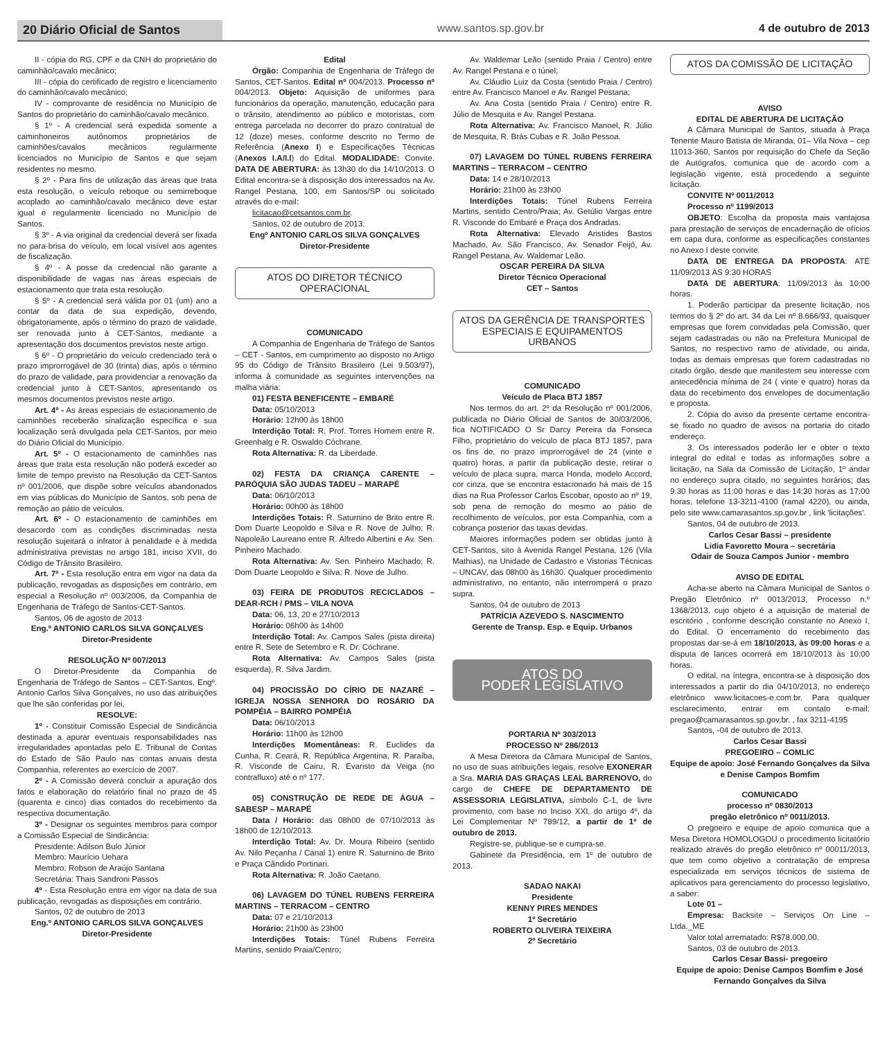20 Diário Oficial de Santos
www.santos.sp.gov.br
4 de outubro de 2013
II - cópia do RG, CPF e da CNH do proprietário do caminhão/cavalo mecânico;
III - cópia do certificado de registro e licenciamento do caminhão/cavalo mecânico;
IV - comprovante de residência no Município de Santos do proprietário do caminhão/cavalo mecânico.
§ 1º - A credencial será expedida somente a caminhoneiros autônomos proprietários de caminhões/cavalos mecânicos regularmente licenciados no Município de Santos e que sejam residentes no mesmo.
§ 2º - Para fins de utilização das áreas que trata esta resolução, o veículo reboque ou semirreboque acoplado ao caminhão/cavalo mecânico deve estar igual e regularmente licenciado no Município de Santos.
§ 3º - A via original da credencial deverá ser fixada no para-brisa do veículo, em local visível aos agentes de fiscalização.
§ 4º - A posse da credencial não garante a disponibilidade de vagas nas áreas especiais de estacionamento que trata esta resolução.
§ 5º - A credencial será válida por 01 (um) ano a contar da data de sua expedição, devendo, obrigatoriamente, após o término do prazo de validade, ser renovada junto à CET-Santos, mediante a apresentação dos documentos previstos neste artigo.
§ 6º - O proprietário do veículo credenciado terá o prazo improrrogável de 30 (trinta) dias, após o término do prazo de validade, para providenciar a renovação da credencial junto à CET-Santos, apresentando os mesmos documentos previstos neste artigo.
Art. 4º - As áreas especiais de estacionamento de caminhões receberão sinalização específica e sua localização será divulgada pela CET-Santos, por meio do Diário Oficial do Município.
Art. 5º - O estacionamento de caminhões nas áreas que trata esta resolução não poderá exceder ao limite de tempo previsto na Resolução da CET-Santos nº 001/2006, que dispõe sobre veículos abandonados em vias públicas do Município de Santos, sob pena de remoção ao pátio de veículos.
Art. 6º - O estacionamento de caminhões em desacordo com as condições discriminadas nesta resolução sujeitará o infrator à penalidade e à medida administrativa previstas no artigo 181, inciso XVII, do Código de Trânsito Brasileiro.
Art. 7º - Esta resolução entra em vigor na data da publicação, revogadas as disposições em contrário, em especial a Resolução nº 003/2006, da Companhia de Engenharia de Tráfego de Santos-CET-Santos.
Santos, 06 de agosto de 2013
Eng.º ANTONIO CARLOS SILVA GONÇALVES
Diretor-Presidente
RESOLUÇÃO Nº 007/2013
O Diretor-Presidente da Companhia de Engenharia de Tráfego de Santos – CET-Santos, Engº. Antonio Carlos Silva Gonçalves, no uso das atribuições que lhe são conferidas por lei,
RESOLVE:
1º - Constituir Comissão Especial de Sindicância destinada a apurar eventuais responsabilidades nas irregularidades apontadas pelo E. Tribunal de Contas do Estado de São Paulo nas contas anuais desta Companhia, referentes ao exercício de 2007.
2º - A Comissão deverá concluir a apuração dos fatos e elaboração do relatório final no prazo de 45 (quarenta e cinco) dias contados do recebimento da respectiva documentação.
3º - Designar os seguintes membros para compor a Comissão Especial de Sindicância:
Presidente: Adilson Bulo Júnior
Membro: Maurício Uehara
Membro: Robson de Araújo Santana
Secretária: Thais Sandroni Passos
4º - Esta Resolução entra em vigor na data de sua publicação, revogadas as disposições em contrário.
Santos, 02 de outubro de 2013
Eng.º ANTONIO CARLOS SILVA GONÇALVES
Diretor-Presidente
Edital
Órgão: Companhia de Engenharia de Tráfego de Santos, CET-Santos. Edital nº 004/2013. Processo nº 004/2013. Objeto: Aquisição de uniformes para funcionários da operação, manutenção, educação para o trânsito, atendimento ao público e motoristas, com entrega parcelada no decorrer do prazo contratual de 12 (doze) meses, conforme descrito no Termo de Referência (Anexo I) e Especificações Técnicas (Anexos I.A/I.I) do Edital. MODALIDADE: Convite. DATA DE ABERTURA: às 13h30 do dia 14/10/2013. O Edital encontra-se à disposição dos interessados na Av. Rangel Pestana, 100, em Santos/SP ou solicitado através do e-mail:
licitacao@cetsantos.com.br.
Santos, 02 de outubro de 2013.
Engº ANTONIO CARLOS SILVA GONÇALVES
Diretor-Presidente
ATOS DO DIRETOR TÉCNICO OPERACIONAL
COMUNICADO
A Companhia de Engenharia de Tráfego de Santos – CET - Santos, em cumprimento ao disposto no Artigo 95 do Código de Trânsito Brasileiro (Lei 9.503/97), informa à comunidade as seguintes intervenções na malha viária:
01) FESTA BENEFICENTE – EMBARÉ
Data: 05/10/2013
Horário: 12h00 às 18h00
Interdição Total: R. Prof. Torres Homem entre R. Greenhalg e R. Oswaldo Cóchrane.
Rota Alternativa: R. da Liberdade.
02) FESTA DA CRIANÇA CARENTE – PARÓQUIA SÃO JUDAS TADEU – MARAPÉ
Data: 06/10/2013
Horário: 00h00 às 18h00
Interdições Totais: R. Saturnino de Brito entre R. Dom Duarte Leopoldo e Silva e R. Nove de Julho; R. Napoleão Laureano entre R. Alfredo Albertini e Av. Sen. Pinheiro Machado.
Rota Alternativa: Av. Sen. Pinheiro Machado; R. Dom Duarte Leopoldo e Silva; R. Nove de Julho.
03) FEIRA DE PRODUTOS RECICLADOS – DEAR-RCH / PMS – VILA NOVA
Data: 06, 13, 20 e 27/10/2013
Horário: 06h00 às 14h00
Interdição Total: Av. Campos Sales (pista direita) entre R. Sete de Setembro e R. Dr. Cóchrane.
Rota Alternativa: Av. Campos Sales (pista esquerda), R. Silva Jardim.
04) PROCISSÃO DO CÍRIO DE NAZARÉ – IGREJA NOSSA SENHORA DO ROSÁRIO DA POMPÉIA – BAIRRO POMPÉIA
Data: 06/10/2013
Horário: 11h00 às 12h00
Interdições Momentâneas: R. Euclides da Cunha, R. Ceará, R. República Argentina, R. Paraíba, R. Visconde de Cairu, R. Evaristo da Veiga (no contrafluxo) até o nº 177.
05) CONSTRUÇÃO DE REDE DE ÁGUA – SABESP – MARAPÉ
Data / Horário: das 08h00 de 07/10/2013 às 18h00 de 12/10/2013.
Interdição Total: Av. Dr. Moura Ribeiro (sentido Av. Nilo Peçanha / Canal 1) entre R. Saturnino de Brito e Praça Cândido Portinari.
Rota Alternativa: R. João Caetano.
06) LAVAGEM DO TÚNEL RUBENS FERREIRA MARTINS – TERRACOM – CENTRO
Data: 07 e 21/10/2013
Horário: 21h00 às 23h00
Interdições Totais: Túnel Rubens Ferreira Martins, sentido Praia/Centro;
Av. Waldemar Leão (sentido Praia / Centro) entre Av. Rangel Pestana e o túnel;
Av. Cláudio Luiz da Costa (sentido Praia / Centro) entre Av. Francisco Manoel e Av. Rangel Pestana;
Av. Ana Costa (sentido Praia / Centro) entre R. Júlio de Mesquita e Av. Rangel Pestana.
Rota Alternativa: Av. Francisco Manoel, R. Júlio de Mesquita, R. Brás Cubas e R. João Pessoa.
07) LAVAGEM DO TÚNEL RUBENS FERREIRA MARTINS – TERRACOM – CENTRO
Data: 14 e 28/10/2013
Horário: 21h00 às 23h00
Interdições Totais: Túnel Rubens Ferreira Martins, sentido Centro/Praia; Av. Getúlio Vargas entre R. Visconde do Embaré e Praça dos Andradas.
Rota Alternativa: Elevado Aristides Bastos Machado, Av. São Francisco, Av. Senador Feijó, Av. Rangel Pestana, Av. Waldemar Leão.
OSCAR PEREIRA DA SILVA
Diretor Técnico Operacional
CET – Santos
ATOS DA GERÊNCIA DE TRANSPORTES ESPECIAIS E EQUIPAMENTOS URBANOS
COMUNICADO
Veículo de Placa BTJ 1857
Nos termos do art. 2º da Resolução nº 001/2006, publicada no Diário Oficial de Santos de 30/03/2006, fica NOTIFICADO O Sr Darcy Pereira da Fonseca Filho, proprietário do veículo de placa BTJ 1857, para os fins de, no prazo improrrogável de 24 (vinte e quatro) horas, a partir da publicação deste, retirar o veículo de placa supra, marca Honda, modelo Accord, cor cinza, que se encontra estacionado há mais de 15 dias na Rua Professor Carlos Escobar, oposto ao nº 19, sob pena de remoção do mesmo ao pátio de recolhimento de veículos, por esta Companhia, com a cobrança posterior das taxas devidas.
Maiores informações podem ser obtidas junto à CET-Santos, sito à Avenida Rangel Pestana, 126 (Vila Mathias), na Unidade de Cadastro e Vistorias Técnicas – UNCAV, das 08h00 às 16h30. Qualquer procedimento administrativo, no entanto, não interromperá o prazo supra.
Santos, 04 de outubro de 2013
PATRÍCIA AZEVEDO S. NASCIMENTO
Gerente de Transp. Esp. e Equip. Urbanos
ATOS DO
PODER LEGISLATIVO
PORTARIA Nº 303/2013
PROCESSO Nº 286/2013
A Mesa Diretora da Câmara Municipal de Santos, no uso de suas atribuições legais, resolve EXONERAR a Sra. MARIA DAS GRAÇAS LEAL BARRENOVO, do cargo de CHEFE DE DEPARTAMENTO DE ASSESSORIA LEGISLATIVA, símbolo C-1, de livre provimento, com base no Inciso XXI, do artigo 4º, da Lei Complementar Nº 789/12, a partir de 1º de outubro de 2013.
Registre-se, publique-se e cumpra-se.
Gabinete da Presidência, em 1º de outubro de 2013.
SADAO NAKAI
Presidente
KENNY PIRES MENDES
1º Secretário
ROBERTO OLIVEIRA TEIXEIRA
2º Secretário
ATOS DA COMISSÃO DE LICITAÇÃO
AVISO
EDITAL DE ABERTURA DE LICITAÇÃO
A Câmara Municipal de Santos, situada à Praça Tenente Mauro Batista de Miranda, 01– Vila Nova – cep 11013-360, Santos por requisição do Chefe da Seção de Autógrafos, comunica que de acordo com a legislação vigente, está procedendo a seguinte licitação.
CONVITE Nº 0011/2013
Processo nº 1199/2013
OBJETO: Escolha da proposta mais vantajosa para prestação de serviços de encadernação de ofícios em capa dura, conforme as especificações constantes no Anexo I deste convite.
DATA DE ENTREGA DA PROPOSTA: ATÉ 11/09/2013 ÀS 9:30 HORAS
DATA DE ABERTURA: 11/09/2013 às 10:00 horas.
1. Poderão participar da presente licitação, nos termos do § 2º do art. 34 da Lei nº 8.666/93, quaisquer empresas que forem convidadas pela Comissão, quer sejam cadastradas ou não na Prefeitura Municipal de Santos, no respectivo ramo de atividade, ou ainda, todas as demais empresas que forem cadastradas no citado órgão, desde que manifestem seu interesse com antecedência mínima de 24 ( vinte e quatro) horas da data do recebimento dos envelopes de documentação e proposta.
2. Cópia do aviso da presente certame encontra-se fixado no quadro de avisos na portaria do citado endereço.
3. Os interessados poderão ler e obter o texto integral do edital e todas as informações sobre a licitação, na Sala da Comissão de Licitação, 1º andar no endereço supra citado, no seguintes horários; das 9:30 horas as 11:00 horas e das 14:30 horas as 17:00 horas, telefone 13-3211-4100 (ramal 4220), ou ainda, pelo site www.camarasantos.sp.gov.br , link 'licitações'.
Santos, 04 de outubro de 2013.
Carlos Cesar Bassi – presidente
Lidia Favoretto Moura – secretária
Odair de Souza Campos Junior - membro
AVISO DE EDITAL
Acha-se aberto na Câmara Municipal de Santos o Pregão Eletrônico nº 0013/2013, Processo n.º 1368/2013, cujo objeto é a aquisição de material de escritório , conforme descrição constante no Anexo I, do Edital. O encerramento do recebimento das propostas dar-se-á em 18/10/2013, às 09:00 horas e a disputa de lances ocorrerá em 18/10/2013 às 10:00 horas.
O edital, na íntegra, encontra-se à disposição dos interessados a partir do dia 04/10/2013, no endereço eletrônico www.licitacoes-e.com.br. Para qualquer esclarecimento, entrar em contato e-mail: pregao@camarasantos.sp.gov.br. , fax 3211-4195
Santos, -04 de outubro de 2013.
Carlos Cesar Bassi
PREGOEIRO – COMLIC
Equipe de apoio: José Fernando Gonçalves da Silva e Denise Campos Bomfim
COMUNICADO
processo nº 0830/2013
pregão eletrônico nº 0011/2013.
O pregoeiro e equipe de apoio comunica que a Mesa Diretora HOMOLOGOU o procedimento licitatório realizado através do pregão eletrônico nº 00011/2013, que tem como objetivo a contratação de empresa especializada em serviços técnicos de sistema de aplicativos para gerenciamento do processo legislativo, a saber:
Lote 01 –
Empresa: Backsite – Serviços On Line – Ltda._ME
Valor total arrematado: R$78.000,00.
Santos, 03 de outubro de 2013.
Carlos Cesar Bassi- pregoeiro
Equipe de apoio: Denise Campos Bomfim e José Fernando Gonçalves da Silva